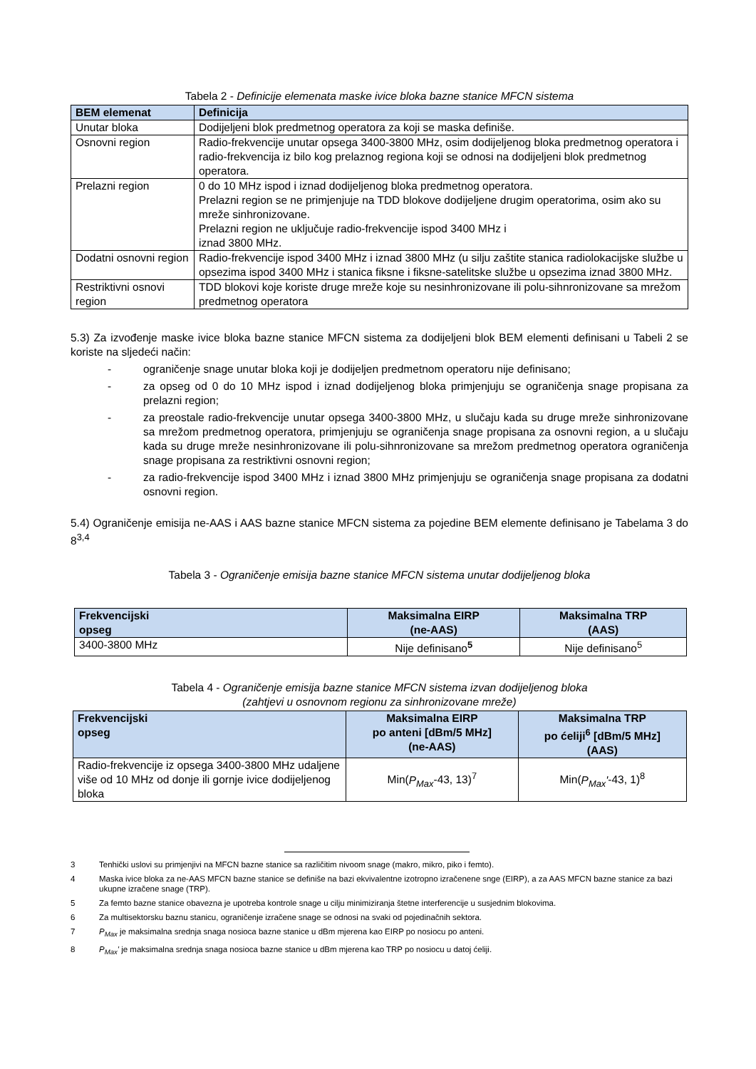Tabela 2 - Definicije elemenata maske ivice bloka bazne stanice MFCN sistema
| BEM elemenat | Definicija |
| --- | --- |
| Unutar bloka | Dodijeljeni blok predmetnog operatora za koji se maska definiše. |
| Osnovni region | Radio-frekvencije unutar opsega 3400-3800 MHz, osim dodijeljenog bloka predmetnog operatora i radio-frekvencija iz bilo kog prelaznog regiona koji se odnosi na dodijeljeni blok predmetnog operatora. |
| Prelazni region | 0 do 10 MHz ispod i iznad dodijeljenog bloka predmetnog operatora. Prelazni region se ne primjenjuje na TDD blokove dodijeljene drugim operatorima, osim ako su mreže sinhronizovane. Prelazni region ne uključuje radio-frekvencije ispod 3400 MHz i iznad 3800 MHz. |
| Dodatni osnovni region | Radio-frekvencije ispod 3400 MHz i iznad 3800 MHz (u silju zaštite stanica radiolokacijske službe u opsezima ispod 3400 MHz i stanica fiksne i fiksne-satelitske službe u opsezima iznad 3800 MHz. |
| Restriktivni osnovi region | TDD blokovi koje koriste druge mreže koje su nesinhronizovane ili polu-sihnronizovane sa mrežom predmetnog operatora |
5.3) Za izvođenje maske ivice bloka bazne stanice MFCN sistema za dodijeljeni blok BEM elementi definisani u Tabeli 2 se koriste na sljedeći način:
- ograničenje snage unutar bloka koji je dodijeljen predmetnom operatoru nije definisano;
- za opseg od 0 do 10 MHz ispod i iznad dodijeljenog bloka primjenjuju se ograničenja snage propisana za prelazni region;
- za preostale radio-frekvencije unutar opsega 3400-3800 MHz, u slučaju kada su druge mreže sinhronizovane sa mrežom predmetnog operatora, primjenjuju se ograničenja snage propisana za osnovni region, a u slučaju kada su druge mreže nesinhronizovane ili polu-sihnronizovane sa mrežom predmetnog operatora ograničenja snage propisana za restriktivni osnovni region;
- za radio-frekvencije ispod 3400 MHz i iznad 3800 MHz primjenjuju se ograničenja snage propisana za dodatni osnovni region.
5.4) Ograničenje emisija ne-AAS i AAS bazne stanice MFCN sistema za pojedine BEM elemente definisano je Tabelama 3 do 8<sup>3,4</sup>
Tabela 3 - Ograničenje emisija bazne stanice MFCN sistema unutar dodijeljenog bloka
| Frekvencijski opseg | Maksimalna EIRP (ne-AAS) | Maksimalna TRP (AAS) |
| --- | --- | --- |
| 3400-3800 MHz | Nije definisano<sup>5</sup> | Nije definisano<sup>5</sup> |
Tabela 4 - Ograničenje emisija bazne stanice MFCN sistema izvan dodijeljenog bloka
(zahtjevi u osnovnom regionu za sinhronizovane mreže)
| Frekvencijski opseg | Maksimalna EIRP po anteni [dBm/5 MHz] (ne-AAS) | Maksimalna TRP po ćeliji<sup>6</sup> [dBm/5 MHz] (AAS) |
| --- | --- | --- |
| Radio-frekvencije iz opsega 3400-3800 MHz udaljene više od 10 MHz od donje ili gornje ivice dodijeljenog bloka | Min( P<sub>Max</sub> -43, 13)<sup>7</sup> | Min( P<sub>Max</sub>' -43, 1)<sup>8</sup> |
3 Tenhički uslovi su primjenjivi na MFCN bazne stanice sa različitim nivoom snage (makro, mikro, piko i femto).
4 Maska ivice bloka za ne-AAS MFCN bazne stanice se definiše na bazi ekvivalentne izotropno izračenene snge (EIRP), a za AAS MFCN bazne stanice za bazi ukupne izračene snage (TRP).
5 Za femto bazne stanice obavezna je upotreba kontrole snage u cilju minimiziranja štetne interferencije u susjednim blokovima.
6 Za multisektorsku baznu stanicu, ograničenje izračene snage se odnosi na svaki od pojedinačnih sektora.
7 P<sub>Max</sub> je maksimalna srednja snaga nosioca bazne stanice u dBm mjerena kao EIRP po nosiocu po anteni.
8 P<sub>Max</sub>' je maksimalna srednja snaga nosioca bazne stanice u dBm mjerena kao TRP po nosiocu u datoj ćeliji.